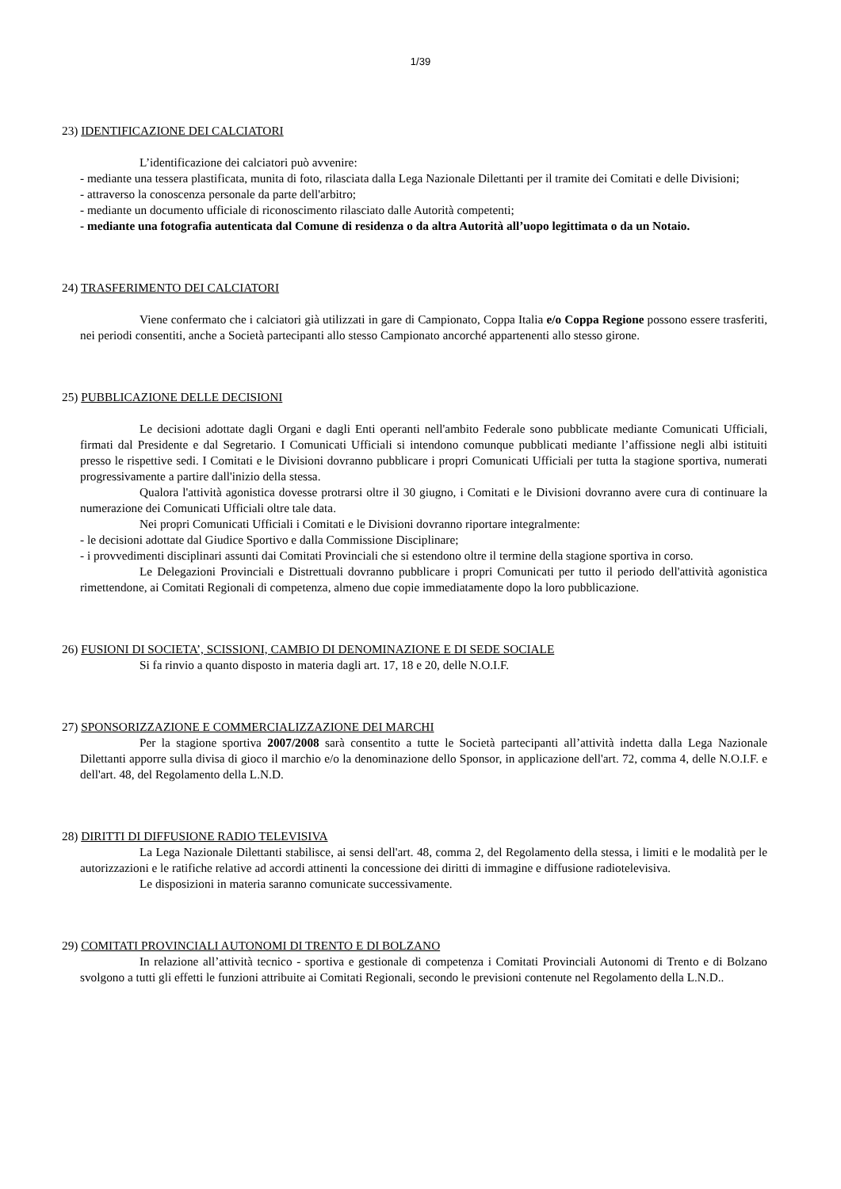1/39
23) IDENTIFICAZIONE DEI CALCIATORI
L’identificazione dei calciatori può avvenire:
- mediante una tessera plastificata, munita di foto, rilasciata dalla Lega Nazionale Dilettanti per il tramite dei Comitati e delle Divisioni;
- attraverso la conoscenza personale da parte dell'arbitro;
- mediante un documento ufficiale di riconoscimento rilasciato dalle Autorità competenti;
- mediante una fotografia autenticata dal Comune di residenza o da altra Autorità all’uopo legittimata o da un Notaio.
24) TRASFERIMENTO DEI CALCIATORI
Viene confermato che i calciatori già utilizzati in gare di Campionato, Coppa Italia e/o Coppa Regione possono essere trasferiti, nei periodi consentiti, anche a Società partecipanti allo stesso Campionato ancorché appartenenti allo stesso girone.
25) PUBBLICAZIONE DELLE DECISIONI
Le decisioni adottate dagli Organi e dagli Enti operanti nell'ambito Federale sono pubblicate mediante Comunicati Ufficiali, firmati dal Presidente e dal Segretario. I Comunicati Ufficiali si intendono comunque pubblicati mediante l’affissione negli albi istituiti presso le rispettive sedi. I Comitati e le Divisioni dovranno pubblicare i propri Comunicati Ufficiali per tutta la stagione sportiva, numerati progressivamente a partire dall'inizio della stessa.
Qualora l'attività agonistica dovesse protrarsi oltre il 30 giugno, i Comitati e le Divisioni dovranno avere cura di continuare la numerazione dei Comunicati Ufficiali oltre tale data.
Nei propri Comunicati Ufficiali i Comitati e le Divisioni dovranno riportare integralmente:
- le decisioni adottate dal Giudice Sportivo e dalla Commissione Disciplinare;
- i provvedimenti disciplinari assunti dai Comitati Provinciali che si estendono oltre il termine della stagione sportiva in corso.
Le Delegazioni Provinciali e Distrettuali dovranno pubblicare i propri Comunicati per tutto il periodo dell'attività agonistica rimettendone, ai Comitati Regionali di competenza, almeno due copie immediatamente dopo la loro pubblicazione.
26) FUSIONI DI SOCIETA’, SCISSIONI, CAMBIO DI DENOMINAZIONE E DI SEDE SOCIALE
Si fa rinvio a quanto disposto in materia dagli art. 17, 18 e 20, delle N.O.I.F.
27) SPONSORIZZAZIONE E COMMERCIALIZZAZIONE DEI MARCHI
Per la stagione sportiva 2007/2008 sarà consentito a tutte le Società partecipanti all’attività indetta dalla Lega Nazionale Dilettanti apporre sulla divisa di gioco il marchio e/o la denominazione dello Sponsor, in applicazione dell'art. 72, comma 4, delle N.O.I.F. e dell'art. 48, del Regolamento della L.N.D.
28) DIRITTI DI DIFFUSIONE RADIO TELEVISIVA
La Lega Nazionale Dilettanti stabilisce, ai sensi dell'art. 48, comma 2, del Regolamento della stessa, i limiti e le modalità per le autorizzazioni e le ratifiche relative ad accordi attinenti la concessione dei diritti di immagine e diffusione radiotelevisiva.
Le disposizioni in materia saranno comunicate successivamente.
29) COMITATI PROVINCIALI AUTONOMI DI TRENTO E DI BOLZANO
In relazione all’attività tecnico - sportiva e gestionale di competenza i Comitati Provinciali Autonomi di Trento e di Bolzano svolgono a tutti gli effetti le funzioni attribuite ai Comitati Regionali, secondo le previsioni contenute nel Regolamento della L.N.D..